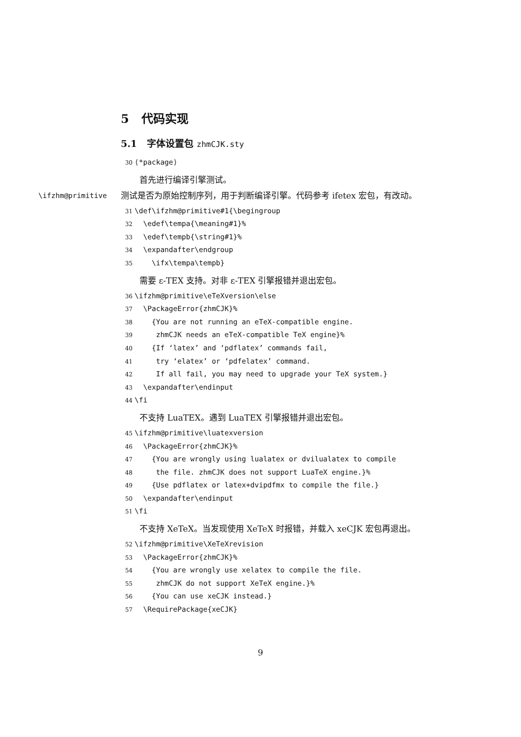5 代码实现
5.1 字体设置包 zhmCJK.sty
30 ⟨*package⟩
首先进行编译引擎测试。
\ifzhm@primitive 测试是否为原始控制序列，用于判断编译引擎。代码参考 ifetex 宏包，有改动。
31 \def\ifzhm@primitive#1{\begingroup 32 \edef\tempa{\meaning#1}% 33 \edef\tempb{\string#1}% 34 \expandafter\endgroup 35 \ifx\tempa\tempb}
需要 ε-TEX 支持。对非 ε-TEX 引擎报错并退出宏包。
36 \ifzhm@primitive\eTeXversion\else 37 \PackageError{zhmCJK}% 38 {You are not running an eTeX-compatible engine. 39 zhmCJK needs an eTeX-compatible TeX engine}% 40 {If ‘latex’ and ‘pdflatex’ commands fail, 41 try ‘elatex’ or ‘pdfelatex’ command. 42 If all fail, you may need to upgrade your TeX system.} 43 \expandafter\endinput 44 \fi
不支持 LuaTEX。遇到 LuaTEX 引擎报错并退出宏包。
45 \ifzhm@primitive\luatexversion 46 \PackageError{zhmCJK}% 47 {You are wrongly using lualatex or dvilualatex to compile 48 the file. zhmCJK does not support LuaTeX engine.}% 49 {Use pdflatex or latex+dvipdfmx to compile the file.} 50 \expandafter\endinput 51 \fi
不支持 XeTeX。当发现使用 XeTeX 时报错，并载入 xeCJK 宏包再退出。
52 \ifzhm@primitive\XeTeXrevision 53 \PackageError{zhmCJK}% 54 {You are wrongly use xelatex to compile the file. 55 zhmCJK do not support XeTeX engine.}% 56 {You can use xeCJK instead.} 57 \RequirePackage{xeCJK}
9